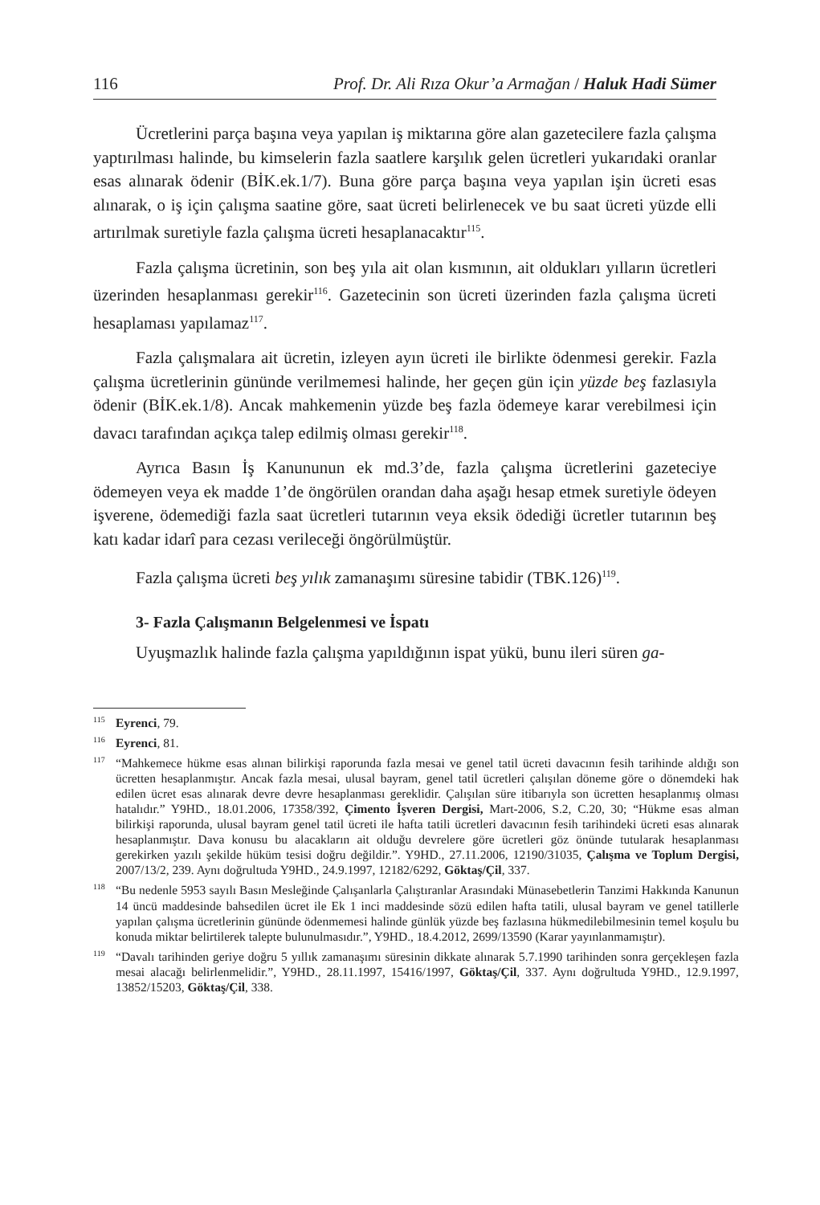116 Prof. Dr. Ali Rıza Okur’a Armağan / Haluk Hadi Sümer
Ücretlerini parça başına veya yapılan iş miktarına göre alan gazetecilere fazla çalışma yaptırılması halinde, bu kimselerin fazla saatlere karşılık gelen ücretleri yukarıdaki oranlar esas alınarak ödenir (BİK.ek.1/7). Buna göre parça başına veya yapılan işin ücreti esas alınarak, o iş için çalışma saatine göre, saat ücreti belirlenecek ve bu saat ücreti yüzde elli artırılmak suretiyle fazla çalışma ücreti hesaplanacaktır<sup>115</sup>.
Fazla çalışma ücretinin, son beş yıla ait olan kısmının, ait oldukları yılların ücretleri üzerinden hesaplanması gerekir<sup>116</sup>. Gazetecinin son ücreti üzerinden fazla çalışma ücreti hesaplaması yapılamaz<sup>117</sup>.
Fazla çalışmalara ait ücretin, izleyen ayın ücreti ile birlikte ödenmesi gerekir. Fazla çalışma ücretlerinin gününde verilmemesi halinde, her geçen gün için yüzde beş fazlasıyla ödenir (BİK.ek.1/8). Ancak mahkemenin yüzde beş fazla ödemeye karar verebilmesi için davacı tarafından açıkça talep edilmiş olması gerekir<sup>118</sup>.
Ayrıca Basın İş Kanununun ek md.3’de, fazla çalışma ücretlerini gazeteciye ödemeyen veya ek madde 1’de öngörülen orandan daha aşağı hesap etmek suretiyle ödeyen işverene, ödemediği fazla saat ücretleri tutarının veya eksik ödediği ücretler tutarının beş katı kadar idarî para cezası verileceği öngörülmüştür.
Fazla çalışma ücreti beş yılık zamanaşımı süresine tabidir (TBK.126)<sup>119</sup>.
3- Fazla Çalışmanın Belgelenmesi ve İspatı
Uyuşmazlık halinde fazla çalışma yapıldığının ispat yükü, bunu ileri süren ga-
<sup>115</sup> Eyrenci, 79.
<sup>116</sup> Eyrenci, 81.
<sup>117</sup> “Mahkemece hükme esas alınan bilirkişi raporunda fazla mesai ve genel tatil ücreti davacının fesih tarihinde aldığı son ücretten hesaplanmıştır. Ancak fazla mesai, ulusal bayram, genel tatil ücretleri çalışılan döneme göre o dönemdeki hak edilen ücret esas alınarak devre devre hesaplanması gereklidir. Çalışılan süre itibarıyla son ücretten hesaplanmış olması hatalıdır.” Y9HD., 18.01.2006, 17358/392, Çimento İşveren Dergisi, Mart-2006, S.2, C.20, 30; “Hükme esas alman bilirkişi raporunda, ulusal bayram genel tatil ücreti ile hafta tatili ücretleri davacının fesih tarihindeki ücreti esas alınarak hesaplanmıştır. Dava konusu bu alacakların ait olduğu devrelere göre ücretleri göz önünde tutularak hesaplanması gerekirken yazılı şekilde hüküm tesisi doğru değildir.”. Y9HD., 27.11.2006, 12190/31035, Çalışma ve Toplum Dergisi, 2007/13/2, 239. Aynı doğrultuda Y9HD., 24.9.1997, 12182/6292, Göktaş/Çil, 337.
<sup>118</sup> “Bu nedenle 5953 sayılı Basın Mesleğinde Çalışanlarla Çalıştıranlar Arasındaki Münasebetlerin Tanzimi Hakkında Kanunun 14 üncü maddesinde bahsedilen ücret ile Ek 1 inci maddesinde sözü edilen hafta tatili, ulusal bayram ve genel tatillerle yapılan çalışma ücretlerinin gününde ödenmemesi halinde günlük yüzde beş fazlasına hükmedilebilmesinin temel koşulu bu konuda miktar belirtilerek talepte bulunulmasıdır.”, Y9HD., 18.4.2012, 2699/13590 (Karar yayınlanmamıştır).
<sup>119</sup> “Davalı tarihinden geriye doğru 5 yıllık zamanaşımı süresinin dikkate alınarak 5.7.1990 tarihinden sonra gerçekleşen fazla mesai alacağı belirlenmelidir.”, Y9HD., 28.11.1997, 15416/1997, Göktaş/Çil, 337. Aynı doğrultuda Y9HD., 12.9.1997, 13852/15203, Göktaş/Çil, 338.